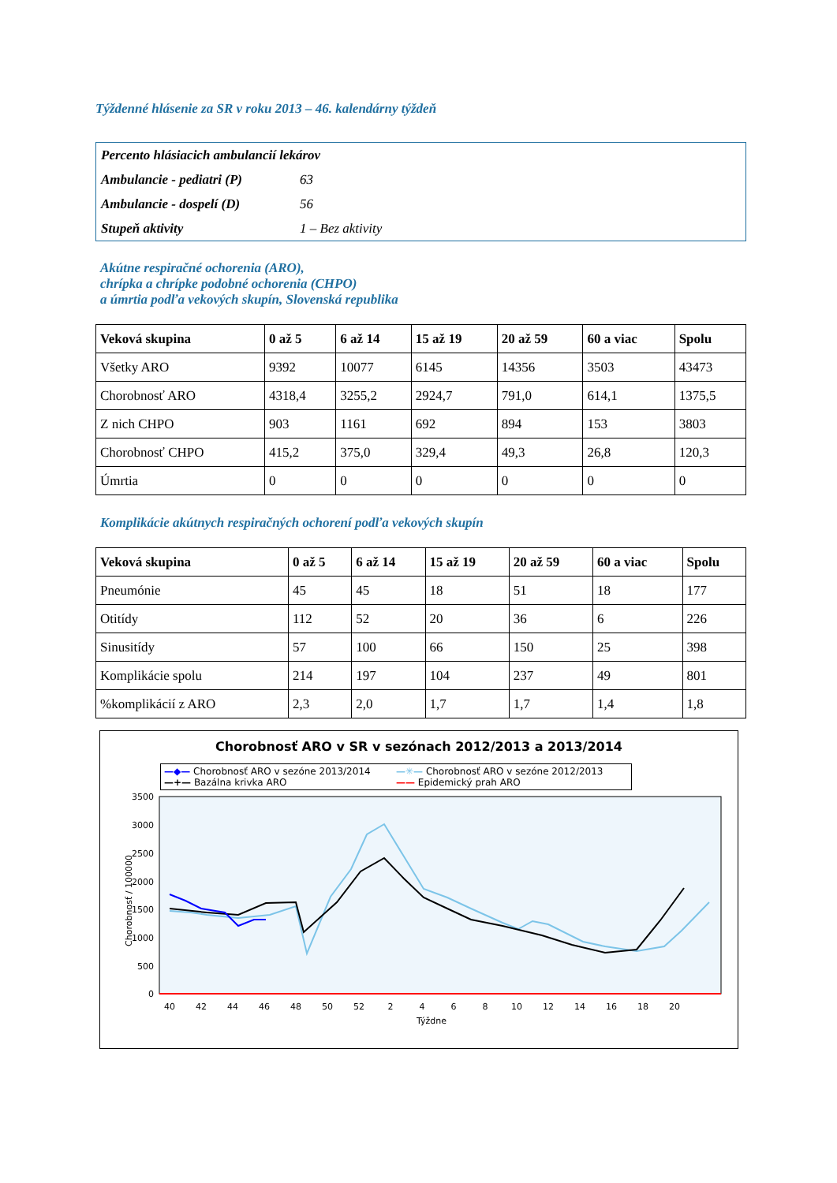Týždenné hlásenie za SR v roku 2013 – 46. kalendárny týždeň
| Percento hlásiacich ambulancií lekárov | |
| Ambulancie - pediatri (P) | 63 |
| Ambulancie - dospelí (D) | 56 |
| Stupeň aktivity | 1 – Bez aktivity |
Akútne respiračné ochorenia (ARO),
chrípka a chrípke podobné ochorenia (CHPO)
a úmrtia podľa vekových skupín, Slovenská republika
| Veková skupina | 0 až 5 | 6 až 14 | 15 až 19 | 20 až 59 | 60 a viac | Spolu |
| --- | --- | --- | --- | --- | --- | --- |
| Všetky ARO | 9392 | 10077 | 6145 | 14356 | 3503 | 43473 |
| Chorobnosť ARO | 4318,4 | 3255,2 | 2924,7 | 791,0 | 614,1 | 1375,5 |
| Z nich CHPO | 903 | 1161 | 692 | 894 | 153 | 3803 |
| Chorobnosť CHPO | 415,2 | 375,0 | 329,4 | 49,3 | 26,8 | 120,3 |
| Úmrtia | 0 | 0 | 0 | 0 | 0 | 0 |
Komplikácie akútnych respiračných ochorení podľa vekových skupín
| Veková skupina | 0 až 5 | 6 až 14 | 15 až 19 | 20 až 59 | 60 a viac | Spolu |
| --- | --- | --- | --- | --- | --- | --- |
| Pneumónie | 45 | 45 | 18 | 51 | 18 | 177 |
| Otitídy | 112 | 52 | 20 | 36 | 6 | 226 |
| Sinusitídy | 57 | 100 | 66 | 150 | 25 | 398 |
| Komplikácie spolu | 214 | 197 | 104 | 237 | 49 | 801 |
| %komplikácií z ARO | 2,3 | 2,0 | 1,7 | 1,7 | 1,4 | 1,8 |
Chorobnosť ARO v SR v sezónach 2012/2013 a 2013/2014
—◆— Chorobnosť ARO v sezóne 2013/2014 —✳— Chorobnosť ARO v sezóne 2012/2013 —+— Bazálna krivka ARO —— Epidemický prah ARO
3500
3000
2500
2000
1500
1000
500
0
Chorobnosť / 100000
40
42
44
46
48
50
52
2
4
6
8
10
12
14
16
18
20
Týždne